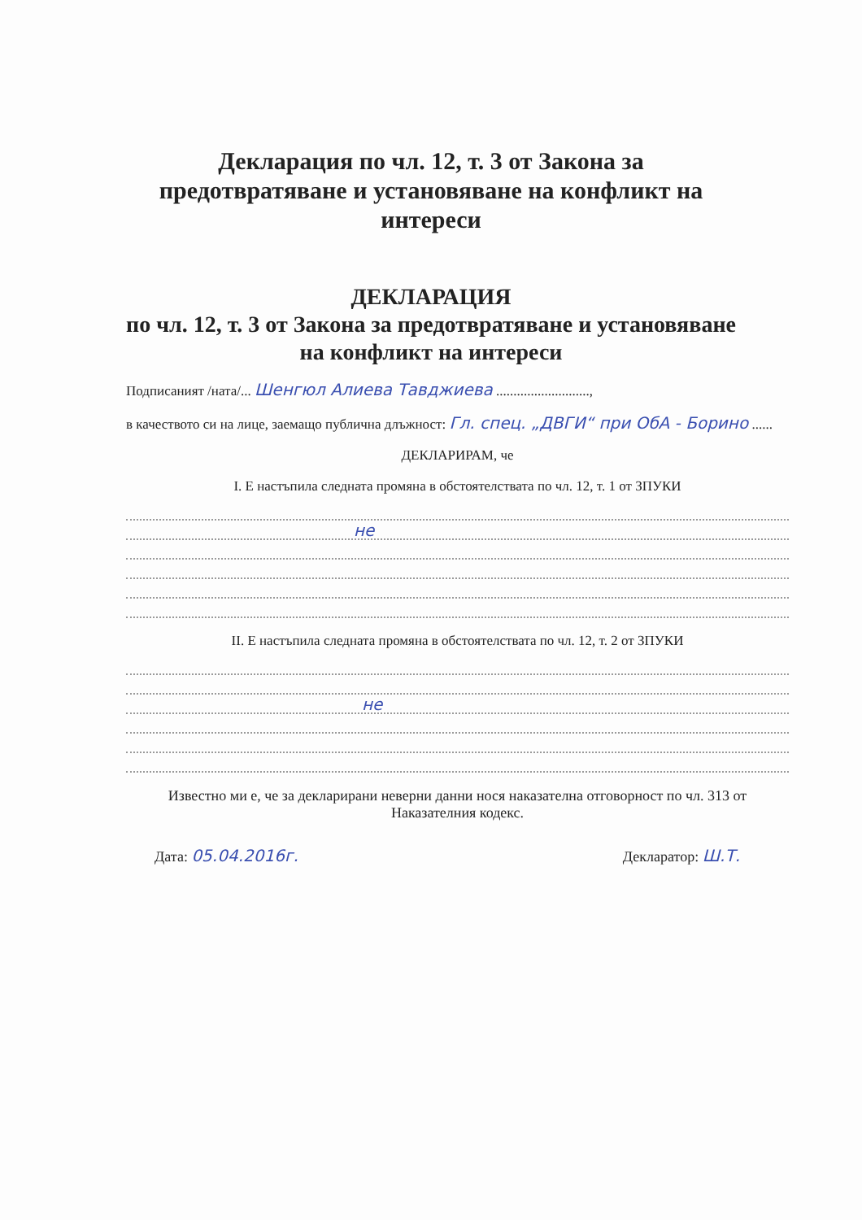Декларация по чл. 12, т. 3 от Закона за предотвратяване и установяване на конфликт на интереси
ДЕКЛАРАЦИЯ
по чл. 12, т. 3 от Закона за предотвратяване и установяване на конфликт на интереси
Подписаният /ната/... Шенгюл Алиева Тавджиева ...........................,
в качеството си на лице, заемащо публична длъжност: Гл. спец. „ДВГИ“ при ОбА - Борино ......
ДЕКЛАРИРАМ, че
I. Е настъпила следната промяна в обстоятелствата по чл. 12, т. 1 от ЗПУКИ
не
II. Е настъпила следната промяна в обстоятелствата по чл. 12, т. 2 от ЗПУКИ
не
Известно ми е, че за декларирани неверни данни нося наказателна отговорност по чл. 313 от Наказателния кодекс.
Дата: 05.04.2016г. Декларатор: Ш.Т.